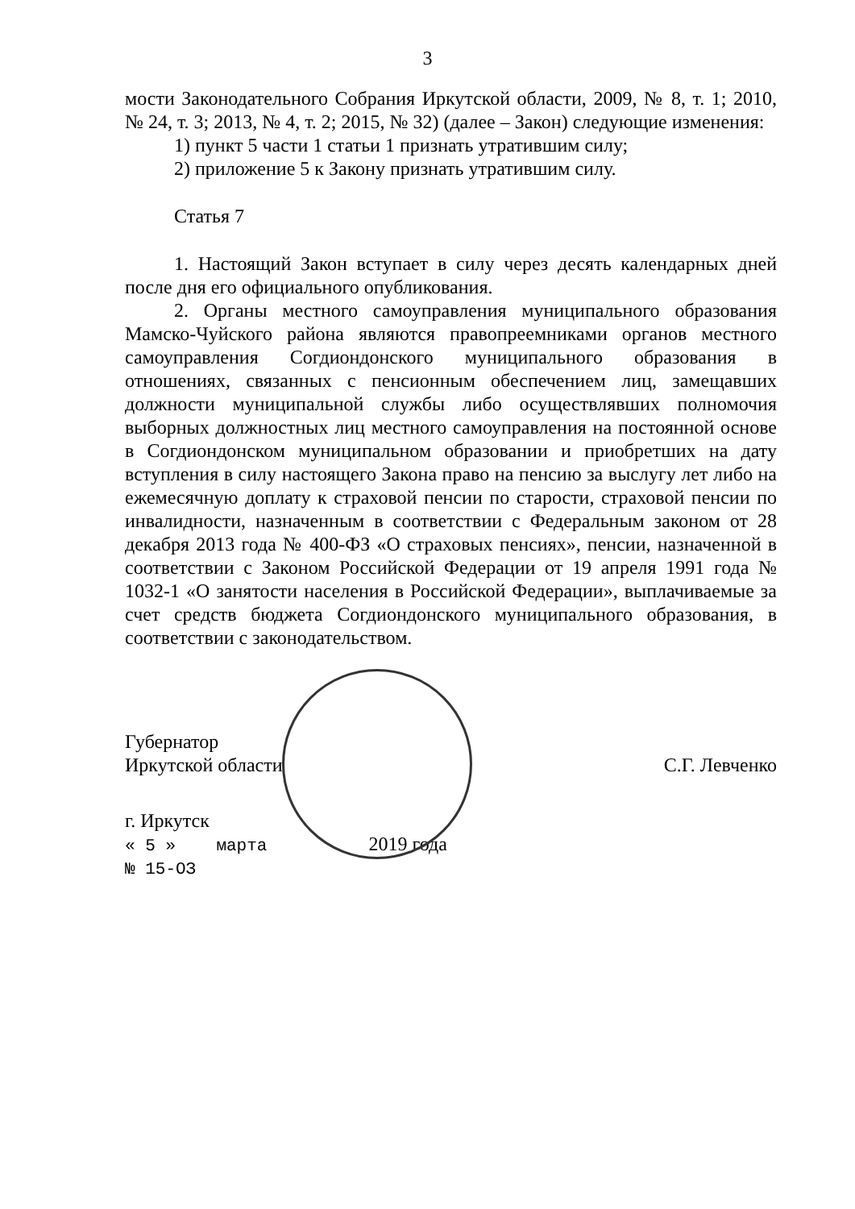3
мости Законодательного Собрания Иркутской области, 2009, № 8, т. 1; 2010, № 24, т. 3; 2013, № 4, т. 2; 2015, № 32) (далее – Закон) следующие изменения:
1) пункт 5 части 1 статьи 1 признать утратившим силу;
2) приложение 5 к Закону признать утратившим силу.
Статья 7
1. Настоящий Закон вступает в силу через десять календарных дней после дня его официального опубликования.
2. Органы местного самоуправления муниципального образования Мамско-Чуйского района являются правопреемниками органов местного самоуправления Согдиондонского муниципального образования в отношениях, связанных с пенсионным обеспечением лиц, замещавших должности муниципальной службы либо осуществлявших полномочия выборных должностных лиц местного самоуправления на постоянной основе в Согдиондонском муниципальном образовании и приобретших на дату вступления в силу настоящего Закона право на пенсию за выслугу лет либо на ежемесячную доплату к страховой пенсии по старости, страховой пенсии по инвалидности, назначенным в соответствии с Федеральным законом от 28 декабря 2013 года № 400-ФЗ «О страховых пенсиях», пенсии, назначенной в соответствии с Законом Российской Федерации от 19 апреля 1991 года № 1032-1 «О занятости населения в Российской Федерации», выплачиваемые за счет средств бюджета Согдиондонского муниципального образования, в соответствии с законодательством.
Губернатор
Иркутской области
С.Г. Левченко
г. Иркутск
« 5 » марта 2019 года
№ 15-ОЗ